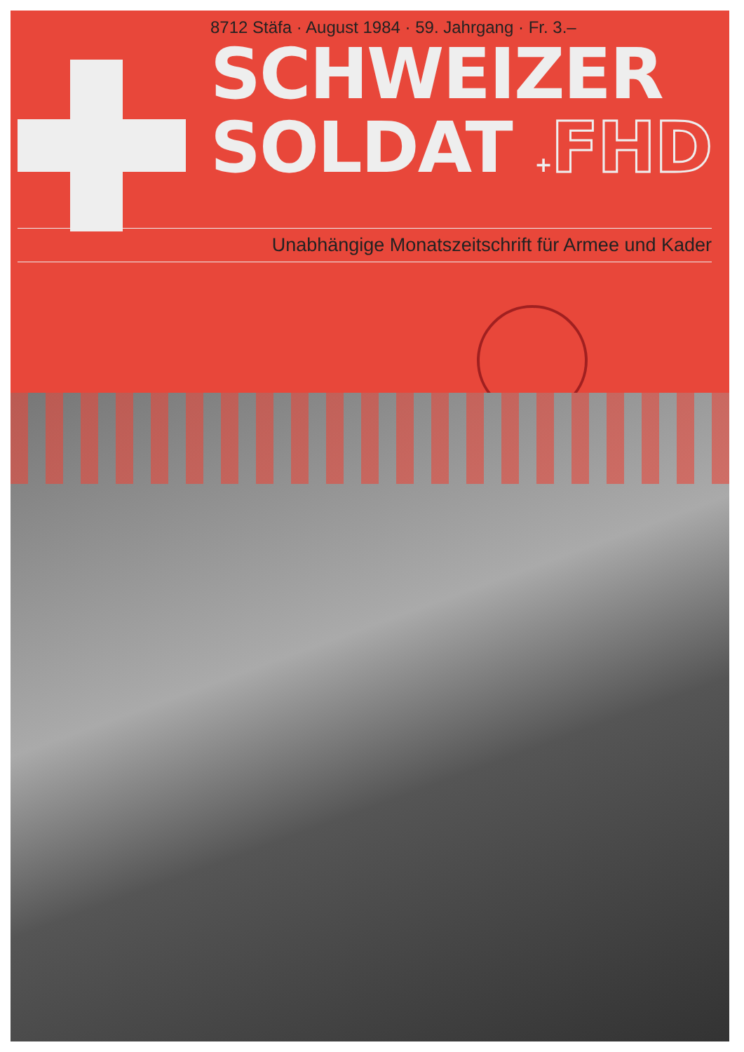8712 Stäfa · August 1984 · 59. Jahrgang · Fr. 3.–
SCHWEIZER
SOLDAT +FHD
Unabhängige Monatszeitschrift für Armee und Kader